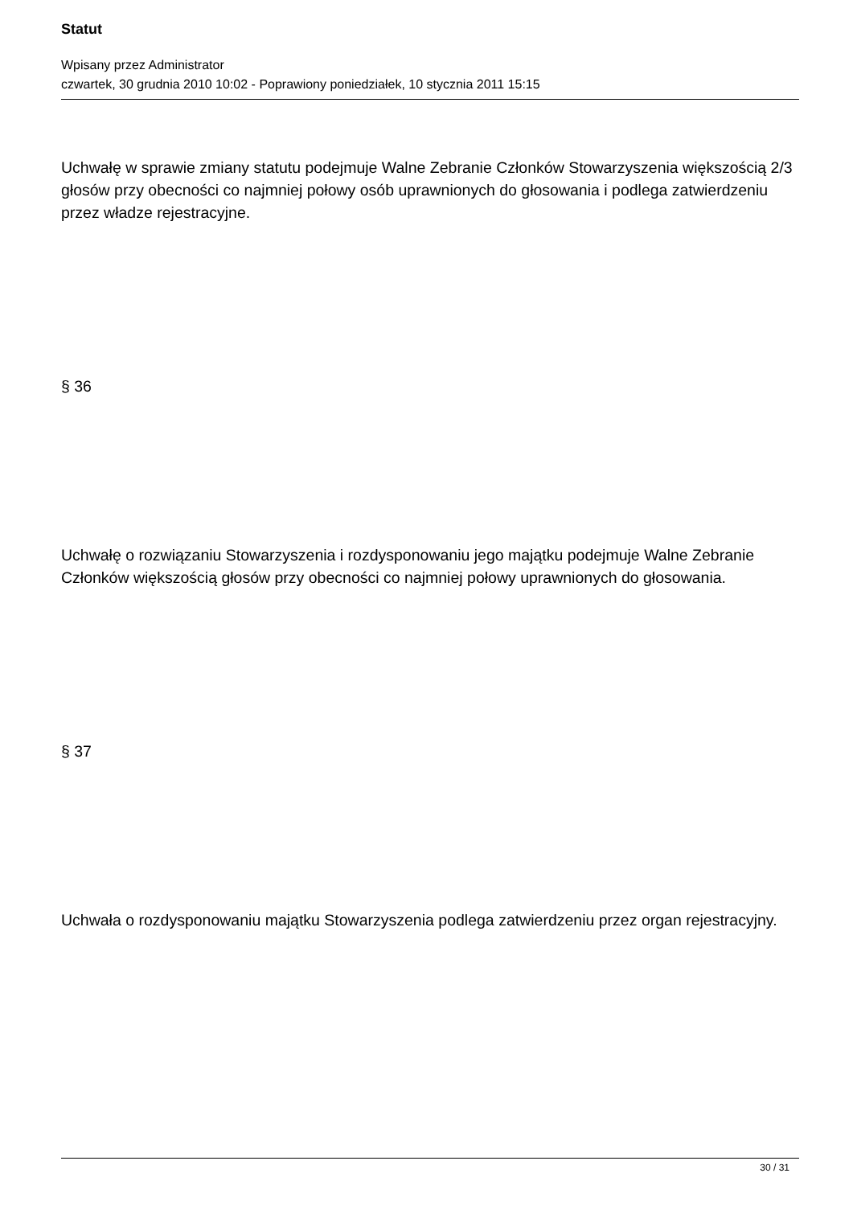Statut
Wpisany przez Administrator
czwartek, 30 grudnia 2010 10:02 - Poprawiony poniedziałek, 10 stycznia 2011 15:15
Uchwałę w sprawie zmiany statutu podejmuje Walne Zebranie Członków Stowarzyszenia większością 2/3 głosów przy obecności co najmniej połowy osób uprawnionych do głosowania i podlega zatwierdzeniu przez władze rejestracyjne.
§ 36
Uchwałę o rozwiązaniu Stowarzyszenia i rozdysponowaniu jego majątku podejmuje Walne Zebranie Członków większością głosów przy obecności co najmniej połowy uprawnionych do głosowania.
§ 37
Uchwała o rozdysponowaniu majątku Stowarzyszenia podlega zatwierdzeniu przez organ rejestracyjny.
30 / 31